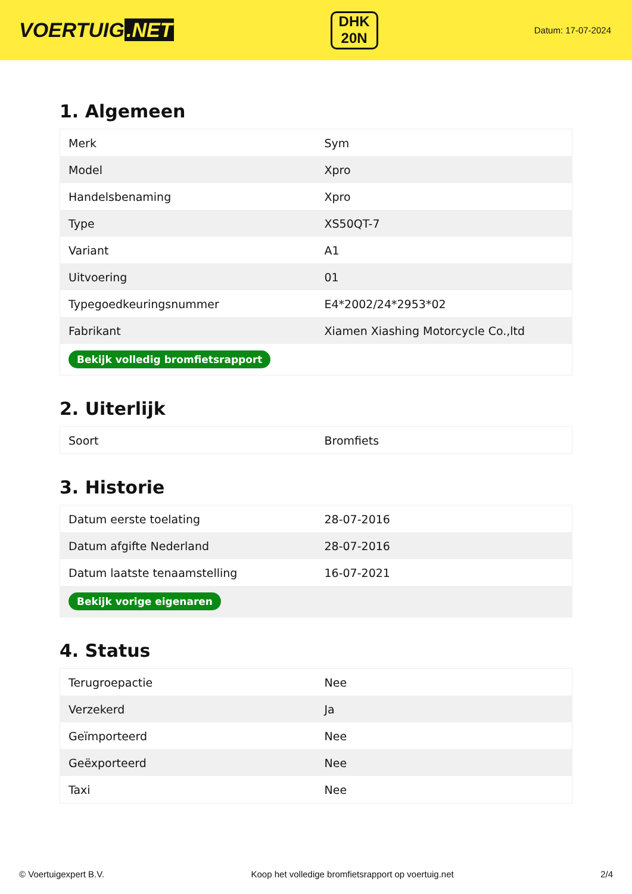VOERTUIG.NET
DHK
20N
Datum: 17-07-2024
1. Algemeen
| Merk | Sym |
| Model | Xpro |
| Handelsbenaming | Xpro |
| Type | XS50QT-7 |
| Variant | A1 |
| Uitvoering | 01 |
| Typegoedkeuringsnummer | E4*2002/24*2953*02 |
| Fabrikant | Xiamen Xiashing Motorcycle Co.,ltd |
| Bekijk volledig bromfietsrapport | |
2. Uiterlijk
| Soort | Bromfiets |
3. Historie
| Datum eerste toelating | 28-07-2016 |
| Datum afgifte Nederland | 28-07-2016 |
| Datum laatste tenaamstelling | 16-07-2021 |
| Bekijk vorige eigenaren | |
4. Status
| Terugroepactie | Nee |
| Verzekerd | Ja |
| Geïmporteerd | Nee |
| Geëxporteerd | Nee |
| Taxi | Nee |
© Voertuigexpert B.V. Koop het volledige bromfietsrapport op voertuig.net 2/4